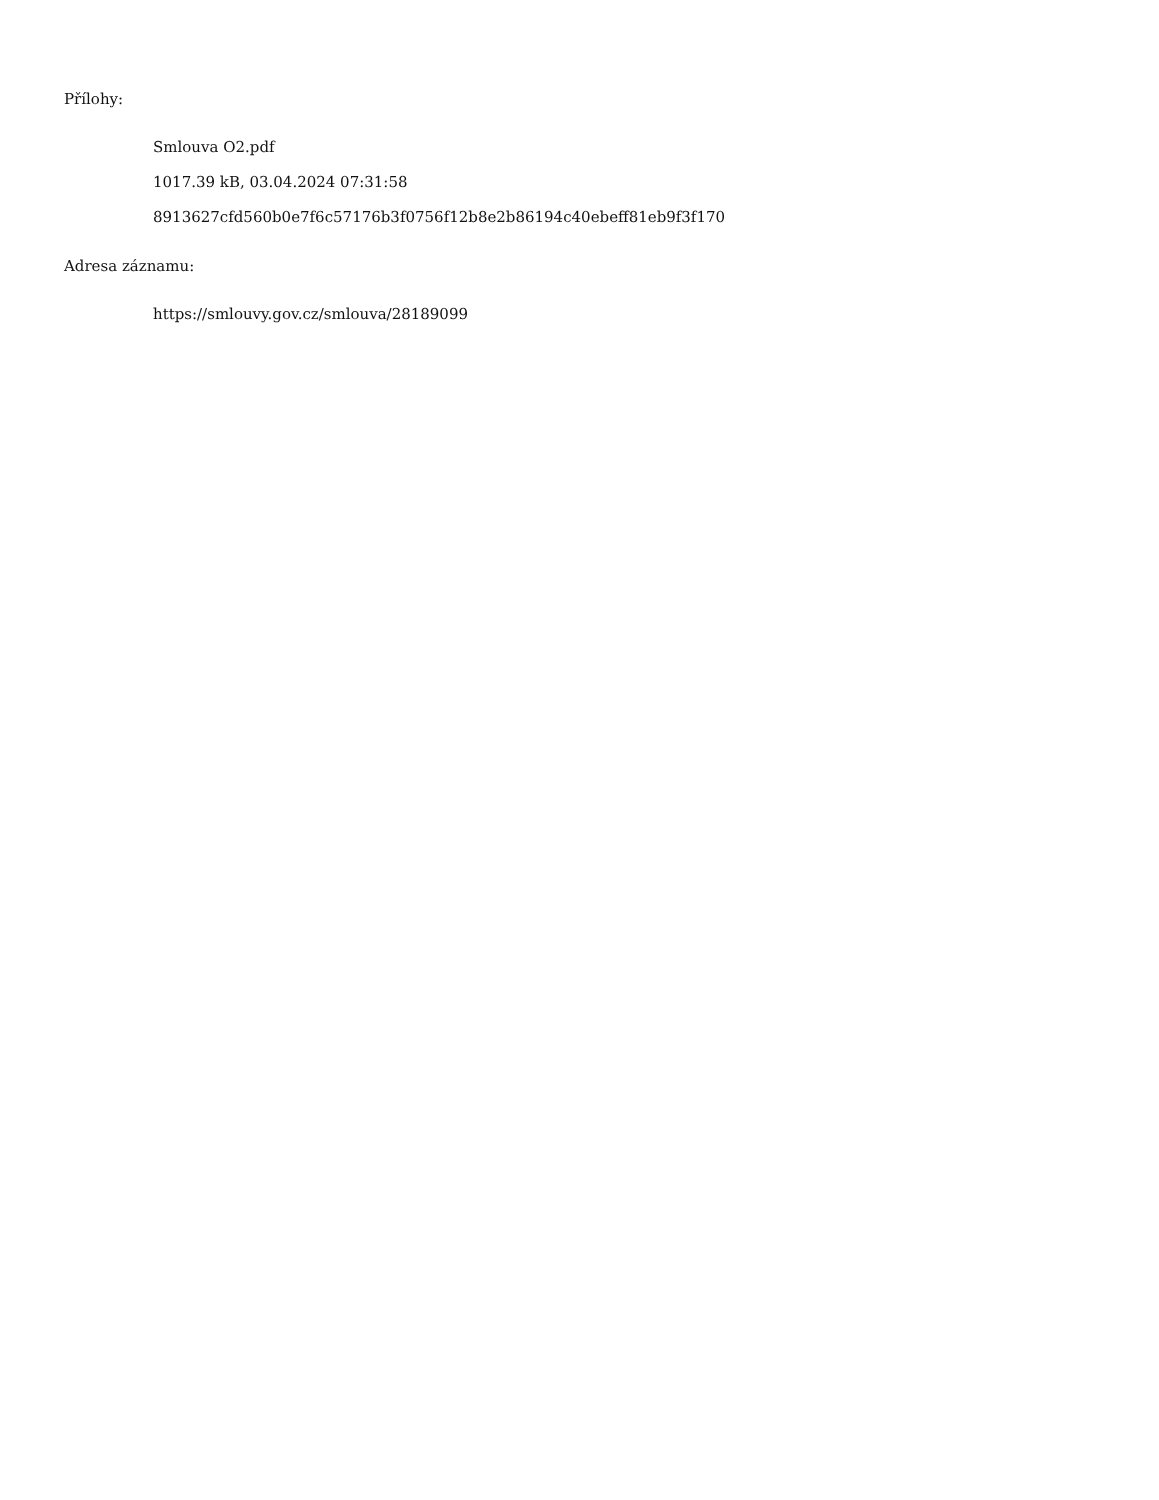Přílohy:
Smlouva O2.pdf
1017.39 kB, 03.04.2024 07:31:58
8913627cfd560b0e7f6c57176b3f0756f12b8e2b86194c40ebeff81eb9f3f170
Adresa záznamu:
https://smlouvy.gov.cz/smlouva/28189099